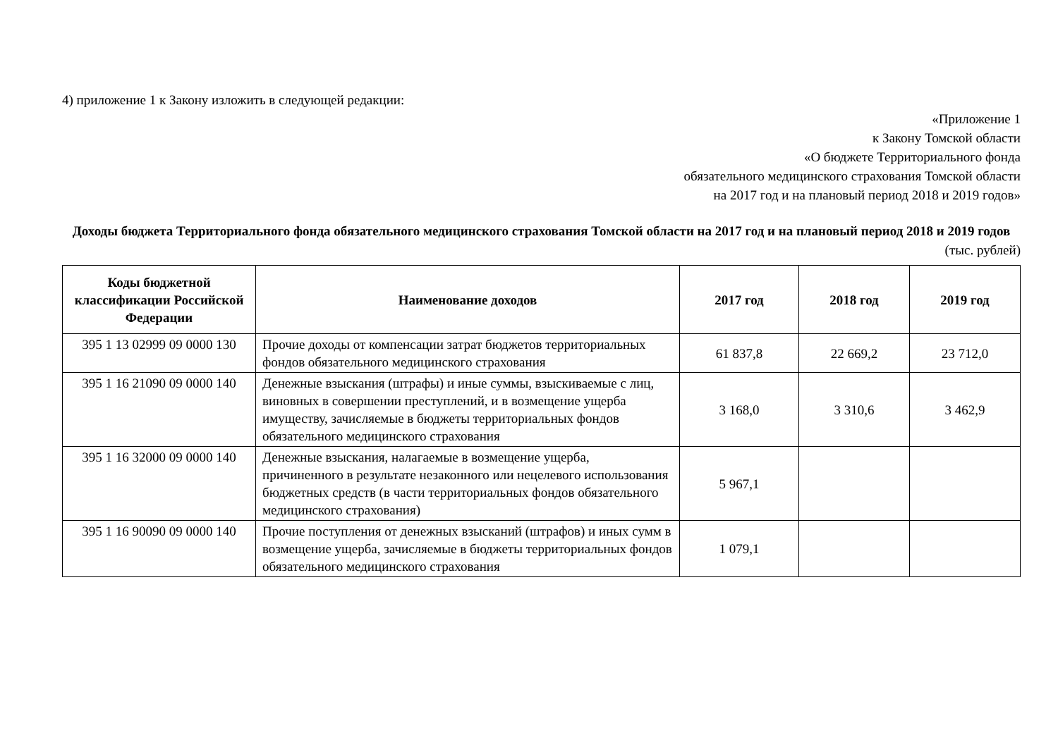4) приложение 1 к Закону изложить в следующей редакции:
«Приложение 1
к Закону Томской области
«О бюджете Территориального фонда
обязательного медицинского страхования Томской области
на 2017 год и на плановый период 2018 и 2019 годов»
Доходы бюджета Территориального фонда обязательного медицинского страхования Томской области на 2017 год и на плановый период 2018 и 2019 годов
(тыс. рублей)
| Коды бюджетной классификации Российской Федерации | Наименование доходов | 2017 год | 2018 год | 2019 год |
| --- | --- | --- | --- | --- |
| 395 1 13 02999 09 0000 130 | Прочие доходы от компенсации затрат бюджетов территориальных фондов обязательного медицинского страхования | 61 837,8 | 22 669,2 | 23 712,0 |
| 395 1 16 21090 09 0000 140 | Денежные взыскания (штрафы) и иные суммы, взыскиваемые с лиц, виновных в совершении преступлений, и в возмещение ущерба имуществу, зачисляемые в бюджеты территориальных фондов обязательного медицинского страхования | 3 168,0 | 3 310,6 | 3 462,9 |
| 395 1 16 32000 09 0000 140 | Денежные взыскания, налагаемые в возмещение ущерба, причиненного в результате незаконного или нецелевого использования бюджетных средств (в части территориальных фондов обязательного медицинского страхования) | 5 967,1 | | |
| 395 1 16 90090 09 0000 140 | Прочие поступления от денежных взысканий (штрафов) и иных сумм в возмещение ущерба, зачисляемые в бюджеты территориальных фондов обязательного медицинского страхования | 1 079,1 | | |